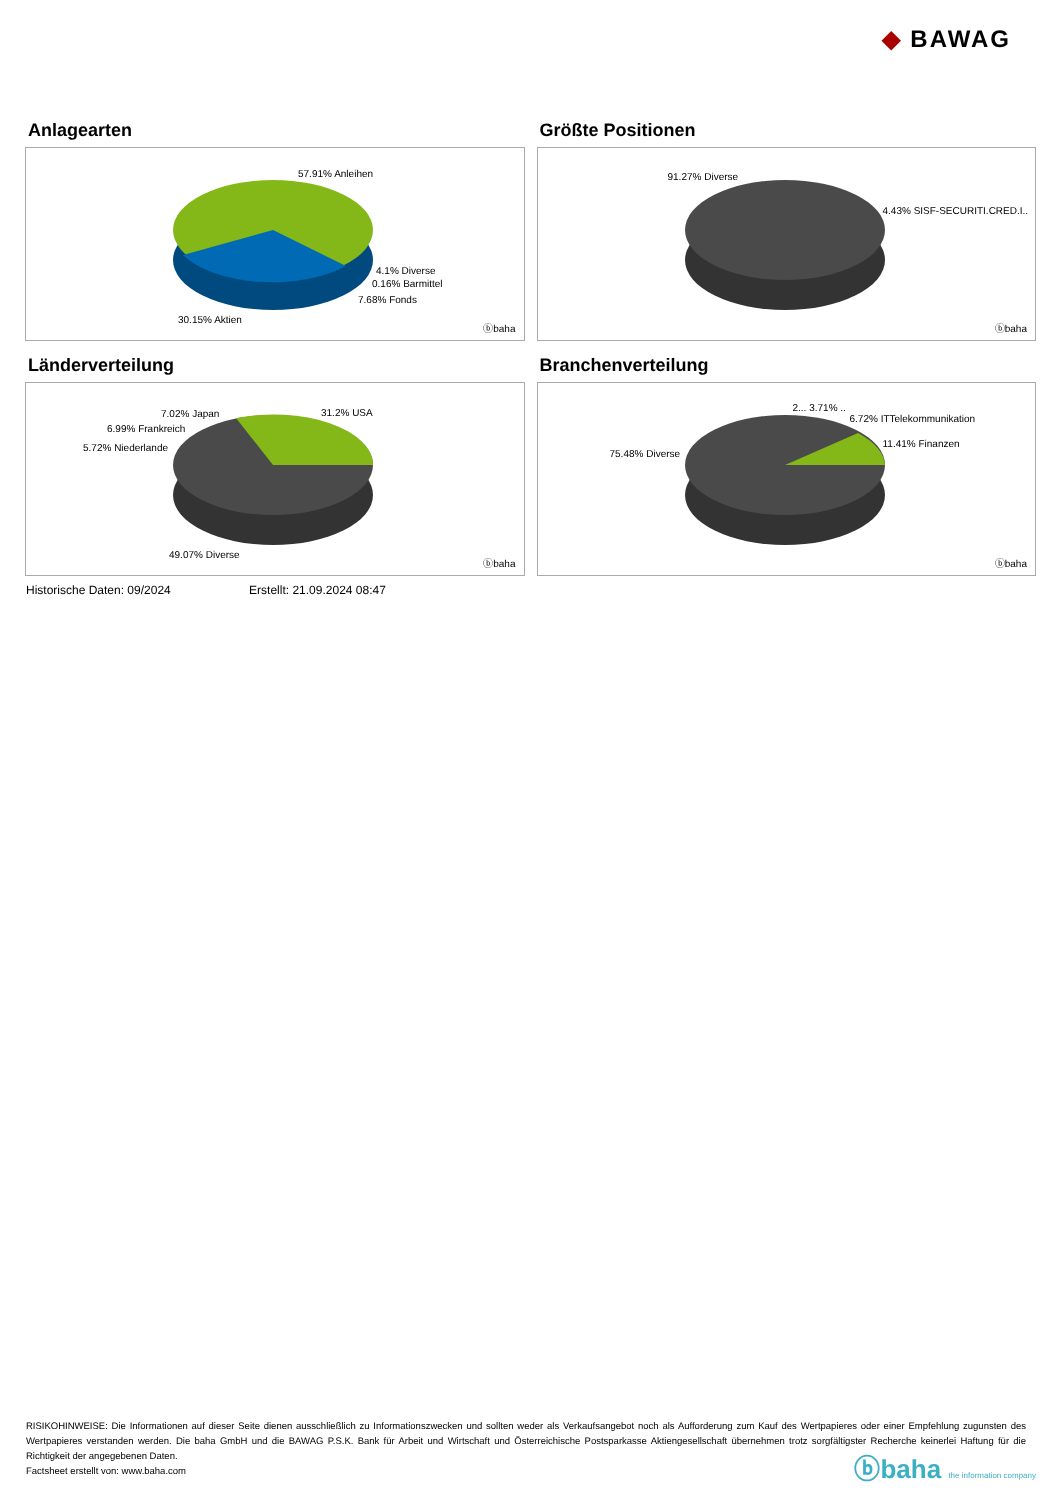◆ BAWAG
Anlagearten
57.91% Anleihen
4.1% Diverse
0.16% Barmittel
7.68% Fonds
30.15% Aktien
ⓑbaha
Größte Positionen
91.27% Diverse
4.43% SISF-SECURITI.CRED.I..
ⓑbaha
Länderverteilung
7.02% Japan 31.2% USA
6.99% Frankreich
5.72% Niederlande
49.07% Diverse
ⓑbaha
Branchenverteilung
2... 3.71% ..
6.72% ITTelekommunikation
11.41% Finanzen
75.48% Diverse
ⓑbaha
Historische Daten: 09/2024 Erstellt: 21.09.2024 08:47
RISIKOHINWEISE: Die Informationen auf dieser Seite dienen ausschließlich zu Informationszwecken und sollten weder als Verkaufsangebot noch als Aufforderung zum Kauf des Wertpapieres oder einer Empfehlung zugunsten des Wertpapieres verstanden werden. Die baha GmbH und die BAWAG P.S.K. Bank für Arbeit und Wirtschaft und Österreichische Postsparkasse Aktiengesellschaft übernehmen trotz sorgfältigster Recherche keinerlei Haftung für die Richtigkeit der angegebenen Daten.
Factsheet erstellt von: www.baha.com
ⓑbaha the information company